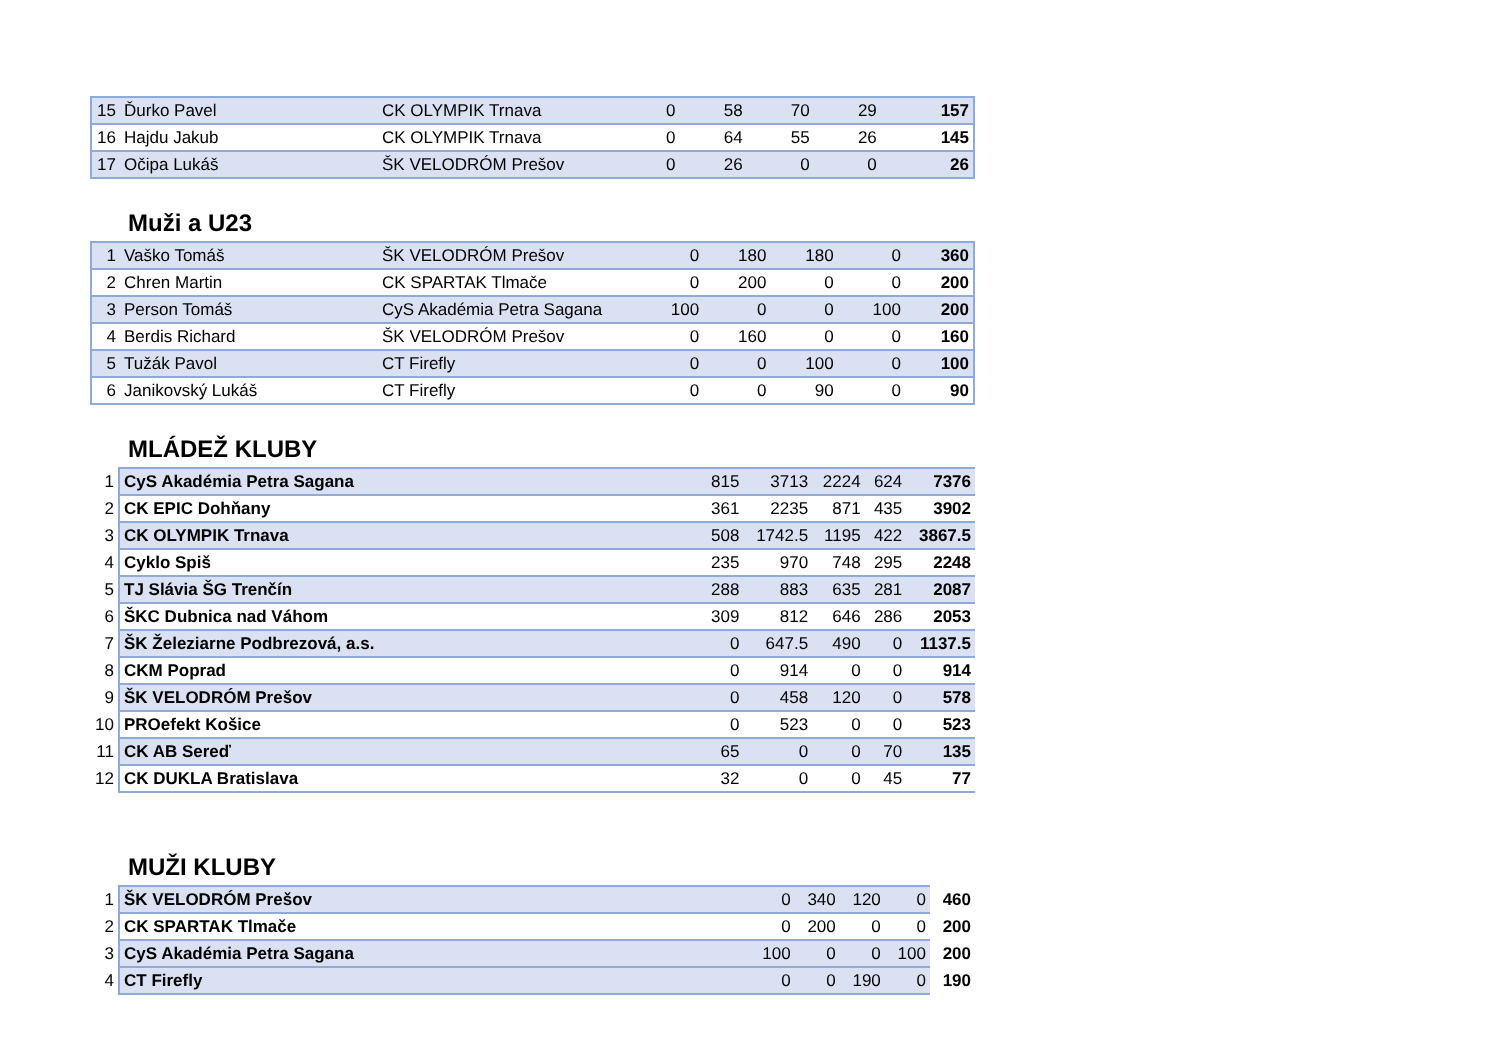| 15 | Ďurko Pavel | CK OLYMPIK Trnava | 0 | 58 | 70 | 29 | 157 |
| 16 | Hajdu Jakub | CK OLYMPIK Trnava | 0 | 64 | 55 | 26 | 145 |
| 17 | Očipa Lukáš | ŠK VELODRÓM Prešov | 0 | 26 | 0 | 0 | 26 |
Muži a U23
| 1 | Vaško Tomáš | ŠK VELODRÓM Prešov | 0 | 180 | 180 | 0 | 360 |
| 2 | Chren Martin | CK SPARTAK Tlmače | 0 | 200 | 0 | 0 | 200 |
| 3 | Person Tomáš | CyS Akadémia Petra Sagana | 100 | 0 | 0 | 100 | 200 |
| 4 | Berdis Richard | ŠK VELODRÓM Prešov | 0 | 160 | 0 | 0 | 160 |
| 5 | Tužák Pavol | CT Firefly | 0 | 0 | 100 | 0 | 100 |
| 6 | Janikovský Lukáš | CT Firefly | 0 | 0 | 90 | 0 | 90 |
MLÁDEŽ KLUBY
| 1 | CyS Akadémia Petra Sagana | 815 | 3713 | 2224 | 624 | 7376 |
| 2 | CK EPIC Dohňany | 361 | 2235 | 871 | 435 | 3902 |
| 3 | CK OLYMPIK Trnava | 508 | 1742.5 | 1195 | 422 | 3867.5 |
| 4 | Cyklo Spiš | 235 | 970 | 748 | 295 | 2248 |
| 5 | TJ Slávia ŠG Trenčín | 288 | 883 | 635 | 281 | 2087 |
| 6 | ŠKC Dubnica nad Váhom | 309 | 812 | 646 | 286 | 2053 |
| 7 | ŠK Železiarne Podbrezová, a.s. | 0 | 647.5 | 490 | 0 | 1137.5 |
| 8 | CKM Poprad | 0 | 914 | 0 | 0 | 914 |
| 9 | ŠK VELODRÓM Prešov | 0 | 458 | 120 | 0 | 578 |
| 10 | PROefekt Košice | 0 | 523 | 0 | 0 | 523 |
| 11 | CK AB Sereď | 65 | 0 | 0 | 70 | 135 |
| 12 | CK DUKLA Bratislava | 32 | 0 | 0 | 45 | 77 |
MUŽI KLUBY
| 1 | ŠK VELODRÓM Prešov | 0 | 340 | 120 | 0 | 460 |
| 2 | CK SPARTAK Tlmače | 0 | 200 | 0 | 0 | 200 |
| 3 | CyS Akadémia Petra Sagana | 100 | 0 | 0 | 100 | 200 |
| 4 | CT Firefly | 0 | 0 | 190 | 0 | 190 |